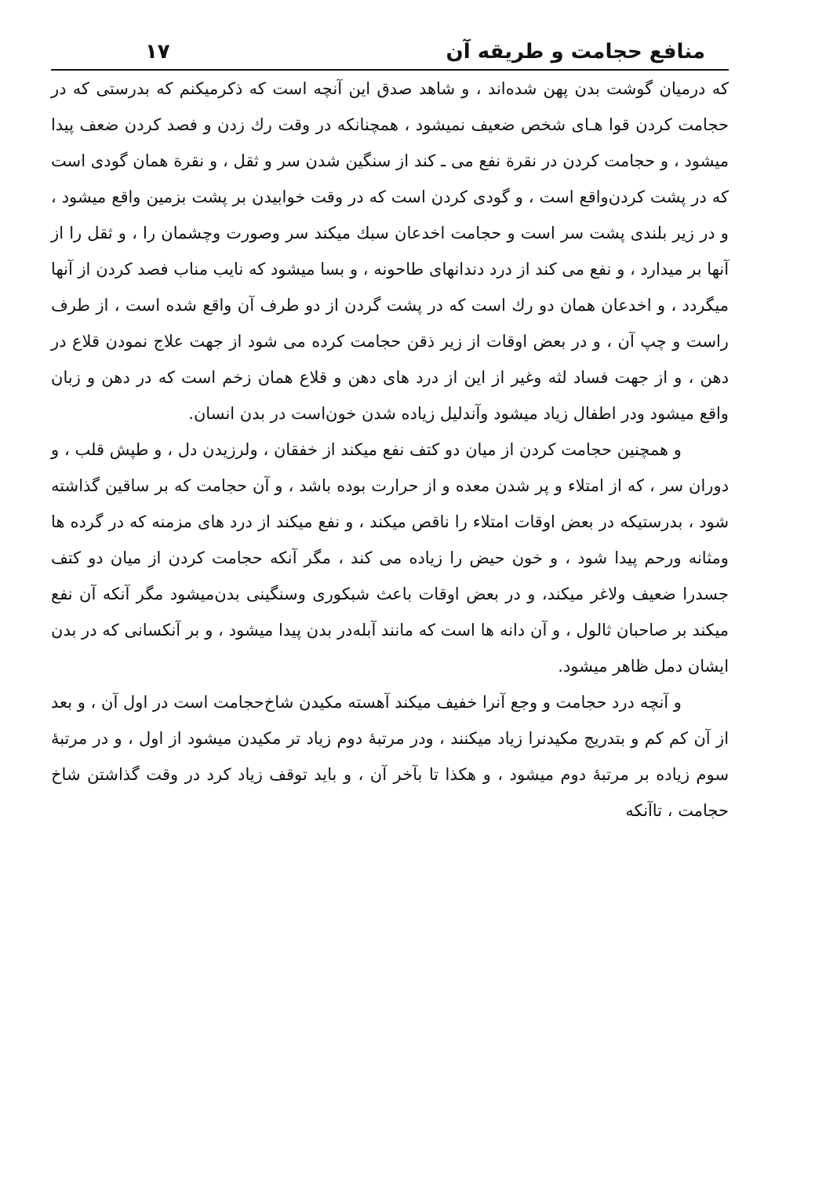منافع حجامت و طریقه آن ١٧
که درمیان گوشت بدن پهن شده‌اند ، و شاهد صدق این آنچه است که ذکرمیکنم که بدرستی که در حجامت کردن قوا هـای شخص ضعیف نمیشود ، همچنانکه در وقت رك زدن و فصد کردن ضعف پیدا میشود ، و حجامت کردن در نقرة نفع می ـ کند از سنگین شدن سر و ثقل ، و نقرة همان گودی است که در پشت کردن‌واقع است ، و گودی کردن است که در وقت خوابیدن بر پشت بزمین واقع میشود ، و در زیر بلندی پشت سر است و حجامت اخدعان سبك میکند سر وصورت وچشمان را ، و ثقل را از آنها بر میدارد ، و نفع می کند از درد دندانهای طاحونه ، و بسا میشود که نایب مناب فصد کردن از آنها میگردد ، و اخدعان همان دو رك است که در پشت گردن از دو طرف آن واقع شده است ، از طرف راست و چپ آن ، و در بعض اوقات از زیر ذقن حجامت کرده می شود از جهت علاج نمودن قلاع در دهن ، و از جهت فساد لثه وغیر از این از درد های دهن و قلاع همان زخم است که در دهن و زبان واقع میشود ودر اطفال زیاد میشود وآندلیل زیاده شدن خون‌است در بدن انسان.
و همچنین حجامت کردن از میان دو کتف نفع میکند از خفقان ، ولرزیدن دل ، و طپش قلب ، و دوران سر ، که از امتلاء و پر شدن معده و از حرارت بوده باشد ، و آن حجامت که بر ساقین گذاشته شود ، بدرستیکه در بعض اوقات امتلاء را ناقص میکند ، و نفع میکند از درد های مزمنه که در گرده ها ومثانه ورحم پیدا شود ، و خون حیض را زیاده می کند ، مگر آنکه حجامت کردن از میان دو کتف جسدرا ضعیف ولاغر میکند، و در بعض اوقات باعث شبکوری وسنگینی بدن‌میشود مگر آنکه آن نفع میکند بر صاحبان ثالول ، و آن دانه ها است که مانند آبله‌در بدن پیدا میشود ، و بر آنکسانی که در بدن ایشان دمل ظاهر میشود.
و آنچه درد حجامت و وجع آنرا خفیف میکند آهسته مکیدن شاخ‌حجامت است در اول آن ، و بعد از آن کم کم و بتدریج مکیدنرا زیاد میکنند ، ودر مرتبهٔ دوم زیاد تر مکیدن میشود از اول ، و در مرتبهٔ سوم زیاده بر مرتبهٔ دوم میشود ، و هکذا تا بآخر آن ، و باید توقف زیاد کرد در وقت گذاشتن شاخ حجامت ، تاآنکه